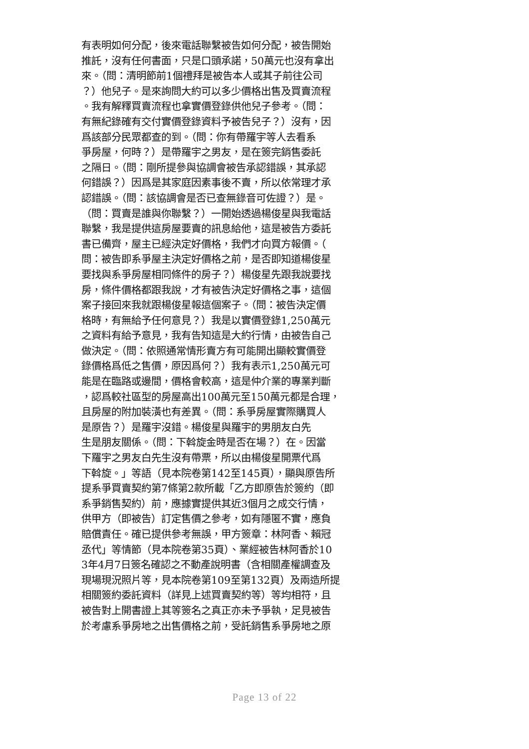有表明如何分配，後來電話聯繫被告如何分配，被告開始
推託，沒有任何書面，只是口頭承諾，50萬元也沒有拿出
來。（問：清明節前1個禮拜是被告本人或其子前往公司
？）他兒子。是來詢問大約可以多少價格出售及買賣流程
。我有解釋買賣流程也拿實價登錄供他兒子參考。（問：
有無紀錄確有交付實價登錄資料予被告兒子？）沒有，因
爲該部分民眾都查的到。（問：你有帶羅宇等人去看系
爭房屋，何時？）是帶羅宇之男友，是在簽完銷售委託
之隔日。（問：剛所提參與協調會被告承認錯誤，其承認
何錯誤？）因爲是其家庭因素事後不賣，所以依常理才承
認錯誤。（問：該協調會是否已查無錄音可佐證？）是。
（問：買賣是誰與你聯繫？）一開始透過楊俊星與我電話
聯繫，我是提供這房屋要賣的訊息給他，這是被告方委託
書已備齊，屋主已經決定好價格，我們才向買方報價。（
問：被告即系爭屋主決定好價格之前，是否即知道楊俊星
要找與系爭房屋相同條件的房子？）楊俊星先跟我說要找
房，條件價格都跟我說，才有被告決定好價格之事，這個
案子接回來我就跟楊俊星報這個案子。（問：被告決定價
格時，有無給予任何意見？）我是以實價登錄1,250萬元
之資料有給予意見，我有告知這是大約行情，由被告自己
做決定。（問：依照通常情形賣方有可能開出顯較實價登
錄價格爲低之售價，原因爲何？）我有表示1,250萬元可
能是在臨路或邊間，價格會較高，這是仲介業的專業判斷
，認爲較社區型的房屋高出100萬元至150萬元都是合理，
且房屋的附加裝潢也有差異。（問：系爭房屋實際購買人
是原告？）是羅宇沒錯。楊俊星與羅宇的男朋友白先
生是朋友關係。（問：下斡旋金時是否在場？）在。因當
下羅宇之男友白先生沒有帶票，所以由楊俊星開票代爲
下斡旋。」等語（見本院卷第142至145頁），顯與原告所
提系爭買賣契約第7條第2款所載「乙方即原告於簽約（即
系爭銷售契約）前，應據實提供其近3個月之成交行情，
供甲方（即被告）訂定售價之參考，如有隱匿不實，應負
賠償責任。確已提供參考無誤，甲方簽章：林阿香、賴冠
丞代」等情節（見本院卷第35頁）、業經被告林阿香於10
3年4月7日簽名確認之不動產說明書（含相關產權調查及
現場現況照片等，見本院卷第109至第132頁）及兩造所提
相關簽約委託資料（詳見上述買賣契約等）等均相符，且
被告對上開書證上其等簽名之真正亦未予爭執，足見被告
於考慮系爭房地之出售價格之前，受託銷售系爭房地之原
Page 13 of 22